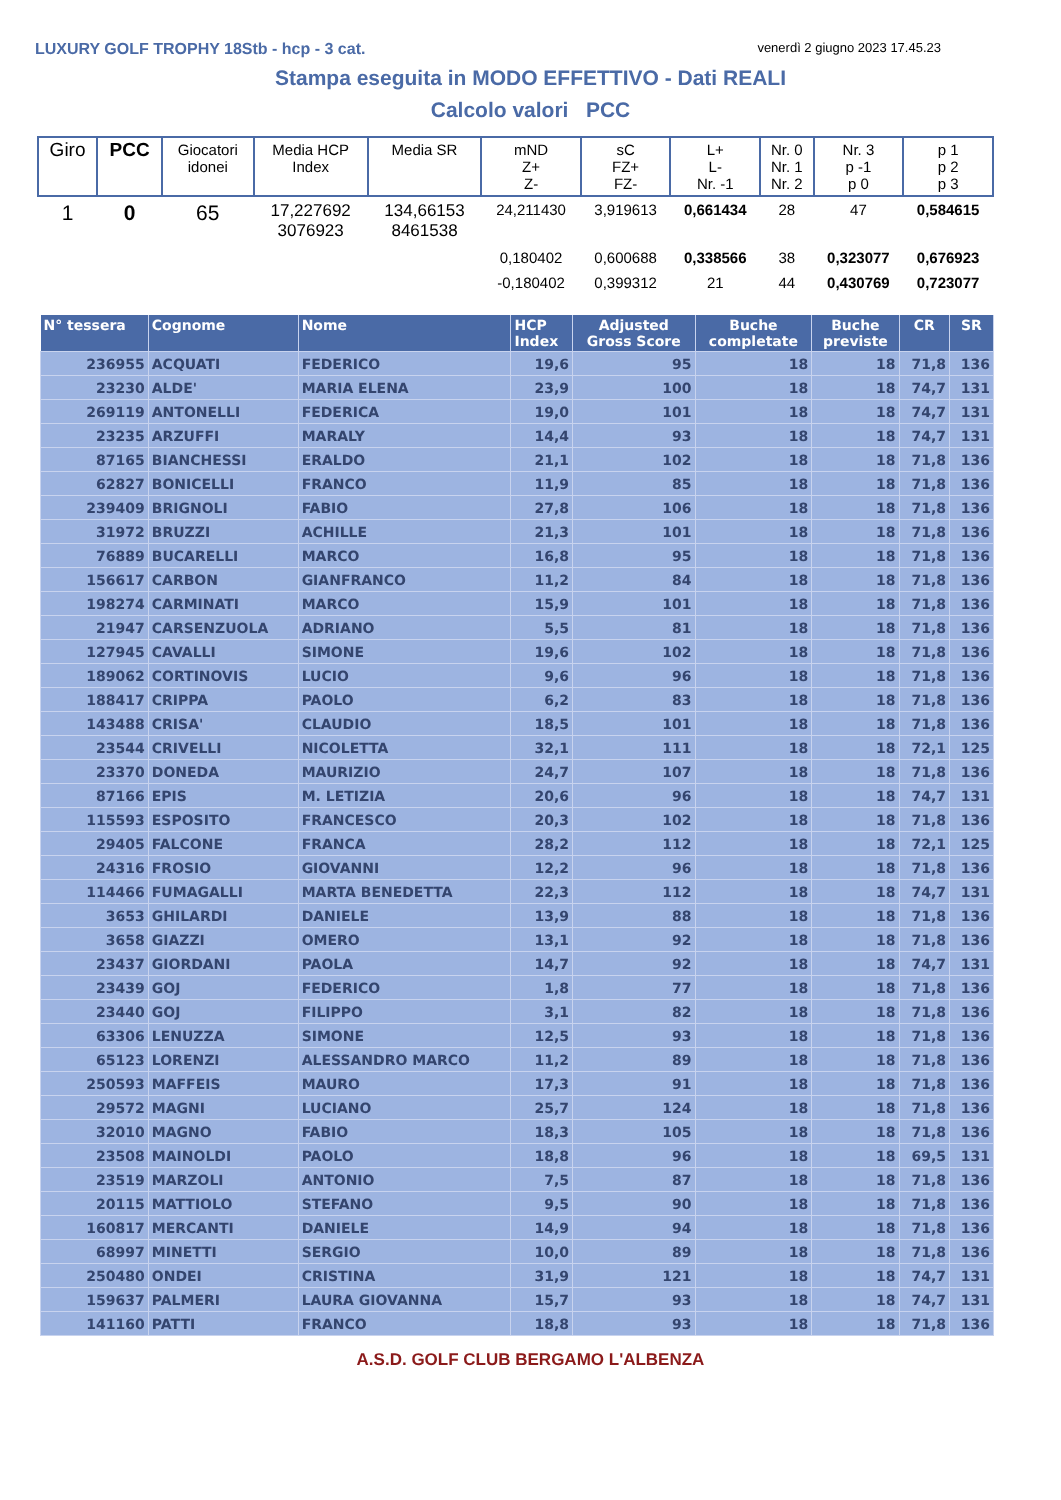LUXURY GOLF TROPHY 18Stb - hcp - 3 cat.
venerdì 2 giugno 2023 17.45.23
Stampa eseguita in MODO EFFETTIVO - Dati REALI
Calcolo valori PCC
| Giro | PCC | Giocatori idonei | Media HCP Index | Media SR | mND Z+ Z- | sC FZ+ FZ- | L+ L- Nr. -1 | Nr. 0 Nr. 1 Nr. 2 | Nr. 3 p -1 p 0 | p 1 p 2 p 3 |
| --- | --- | --- | --- | --- | --- | --- | --- | --- | --- | --- |
| 1 | 0 | 65 | 17,227692 3076923 | 134,66153 8461538 | 24,211430 | 3,919613 | 0,661434 | 28 | 47 | 0,584615 |
| | | | | | 0,180402 | 0,600688 | 0,338566 | 38 | 0,323077 | 0,676923 |
| | | | | | -0,180402 | 0,399312 | 21 | 44 | 0,430769 | 0,723077 |
| N° tessera | Cognome | Nome | HCP Index | Adjusted Gross Score | Buche completate | Buche previste | CR | SR |
| --- | --- | --- | --- | --- | --- | --- | --- | --- |
| 236955 | ACQUATI | FEDERICO | 19,6 | 95 | 18 | 18 | 71,8 | 136 |
| 23230 | ALDE' | MARIA ELENA | 23,9 | 100 | 18 | 18 | 74,7 | 131 |
| 269119 | ANTONELLI | FEDERICA | 19,0 | 101 | 18 | 18 | 74,7 | 131 |
| 23235 | ARZUFFI | MARALY | 14,4 | 93 | 18 | 18 | 74,7 | 131 |
| 87165 | BIANCHESSI | ERALDO | 21,1 | 102 | 18 | 18 | 71,8 | 136 |
| 62827 | BONICELLI | FRANCO | 11,9 | 85 | 18 | 18 | 71,8 | 136 |
| 239409 | BRIGNOLI | FABIO | 27,8 | 106 | 18 | 18 | 71,8 | 136 |
| 31972 | BRUZZI | ACHILLE | 21,3 | 101 | 18 | 18 | 71,8 | 136 |
| 76889 | BUCARELLI | MARCO | 16,8 | 95 | 18 | 18 | 71,8 | 136 |
| 156617 | CARBON | GIANFRANCO | 11,2 | 84 | 18 | 18 | 71,8 | 136 |
| 198274 | CARMINATI | MARCO | 15,9 | 101 | 18 | 18 | 71,8 | 136 |
| 21947 | CARSENZUOLA | ADRIANO | 5,5 | 81 | 18 | 18 | 71,8 | 136 |
| 127945 | CAVALLI | SIMONE | 19,6 | 102 | 18 | 18 | 71,8 | 136 |
| 189062 | CORTINOVIS | LUCIO | 9,6 | 96 | 18 | 18 | 71,8 | 136 |
| 188417 | CRIPPA | PAOLO | 6,2 | 83 | 18 | 18 | 71,8 | 136 |
| 143488 | CRISA' | CLAUDIO | 18,5 | 101 | 18 | 18 | 71,8 | 136 |
| 23544 | CRIVELLI | NICOLETTA | 32,1 | 111 | 18 | 18 | 72,1 | 125 |
| 23370 | DONEDA | MAURIZIO | 24,7 | 107 | 18 | 18 | 71,8 | 136 |
| 87166 | EPIS | M. LETIZIA | 20,6 | 96 | 18 | 18 | 74,7 | 131 |
| 115593 | ESPOSITO | FRANCESCO | 20,3 | 102 | 18 | 18 | 71,8 | 136 |
| 29405 | FALCONE | FRANCA | 28,2 | 112 | 18 | 18 | 72,1 | 125 |
| 24316 | FROSIO | GIOVANNI | 12,2 | 96 | 18 | 18 | 71,8 | 136 |
| 114466 | FUMAGALLI | MARTA BENEDETTA | 22,3 | 112 | 18 | 18 | 74,7 | 131 |
| 3653 | GHILARDI | DANIELE | 13,9 | 88 | 18 | 18 | 71,8 | 136 |
| 3658 | GIAZZI | OMERO | 13,1 | 92 | 18 | 18 | 71,8 | 136 |
| 23437 | GIORDANI | PAOLA | 14,7 | 92 | 18 | 18 | 74,7 | 131 |
| 23439 | GOJ | FEDERICO | 1,8 | 77 | 18 | 18 | 71,8 | 136 |
| 23440 | GOJ | FILIPPO | 3,1 | 82 | 18 | 18 | 71,8 | 136 |
| 63306 | LENUZZA | SIMONE | 12,5 | 93 | 18 | 18 | 71,8 | 136 |
| 65123 | LORENZI | ALESSANDRO MARCO | 11,2 | 89 | 18 | 18 | 71,8 | 136 |
| 250593 | MAFFEIS | MAURO | 17,3 | 91 | 18 | 18 | 71,8 | 136 |
| 29572 | MAGNI | LUCIANO | 25,7 | 124 | 18 | 18 | 71,8 | 136 |
| 32010 | MAGNO | FABIO | 18,3 | 105 | 18 | 18 | 71,8 | 136 |
| 23508 | MAINOLDI | PAOLO | 18,8 | 96 | 18 | 18 | 69,5 | 131 |
| 23519 | MARZOLI | ANTONIO | 7,5 | 87 | 18 | 18 | 71,8 | 136 |
| 20115 | MATTIOLO | STEFANO | 9,5 | 90 | 18 | 18 | 71,8 | 136 |
| 160817 | MERCANTI | DANIELE | 14,9 | 94 | 18 | 18 | 71,8 | 136 |
| 68997 | MINETTI | SERGIO | 10,0 | 89 | 18 | 18 | 71,8 | 136 |
| 250480 | ONDEI | CRISTINA | 31,9 | 121 | 18 | 18 | 74,7 | 131 |
| 159637 | PALMERI | LAURA GIOVANNA | 15,7 | 93 | 18 | 18 | 74,7 | 131 |
| 141160 | PATTI | FRANCO | 18,8 | 93 | 18 | 18 | 71,8 | 136 |
A.S.D. GOLF CLUB BERGAMO L'ALBENZA